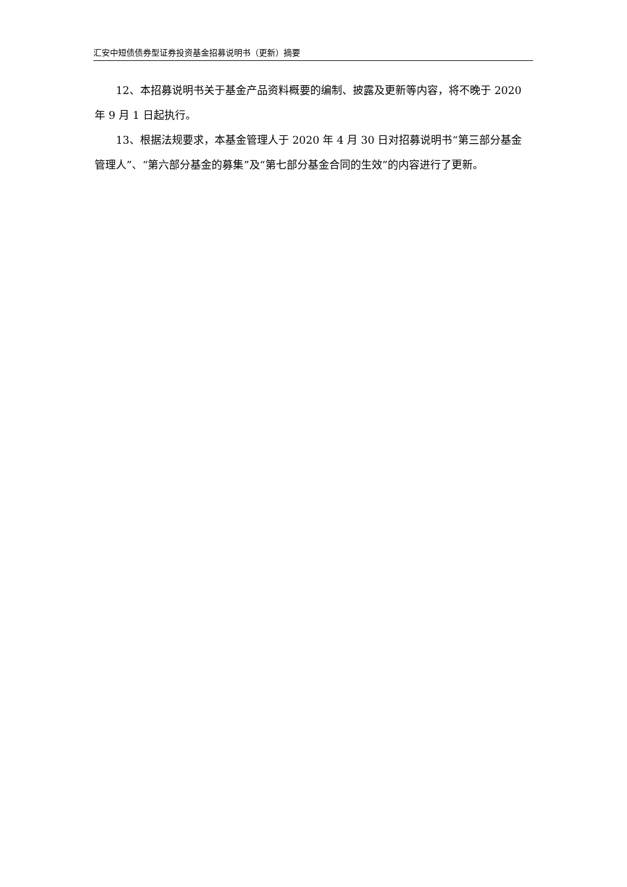汇安中短债债券型证券投资基金招募说明书（更新）摘要
12、本招募说明书关于基金产品资料概要的编制、披露及更新等内容，将不晚于 2020 年 9 月 1 日起执行。
13、根据法规要求，本基金管理人于 2020 年 4 月 30 日对招募说明书“第三部分基金管理人”、“第六部分基金的募集”及“第七部分基金合同的生效”的内容进行了更新。